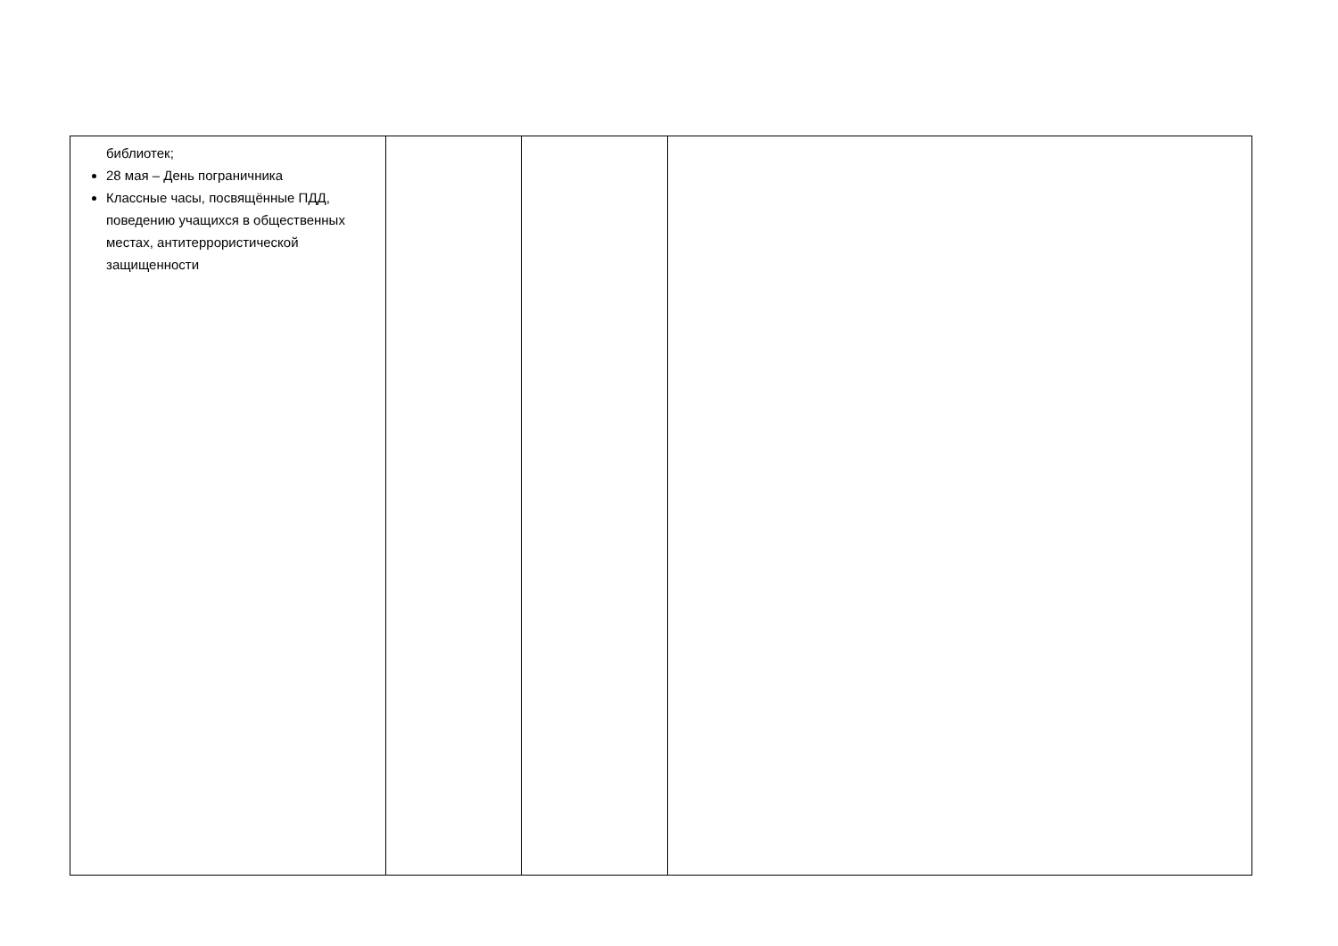| библиотек; 28 мая – День пограничника Классные часы, посвящённые ПДД, поведению учащихся в общественных местах, антитеррористической защищенности | | | |